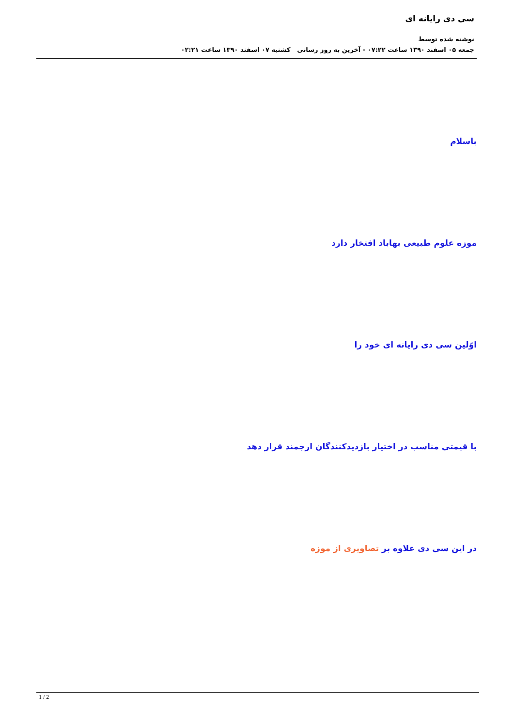سی دی رایانه ای
نوشته شده توسط
جمعه ۰۵ اسفند ۱۳۹۰ ساعت ۰۷:۲۲ - آخرین به روز رسانی کشنبه ۰۷ اسفند ۱۳۹۰ ساعت ۰۲:۲۱
باسلام
موزه علوم طبیعی بهاباد افتخار دارد
اوّلین سی دی رایانه ای خود را
با قیمتی مناسب در اختیار بازدیدکنندگان ارجمند قرار دهد
در این سی دی علاوه بر تصاویری از موزه
1 / 2